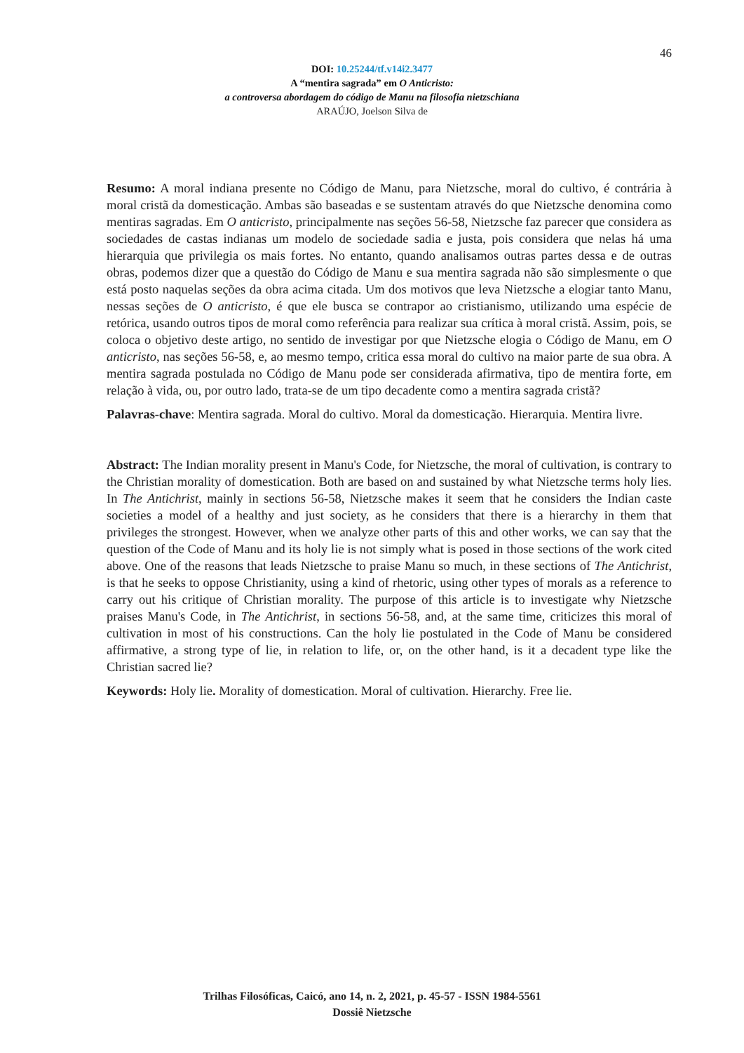46
DOI: 10.25244/tf.v14i2.3477
A “mentira sagrada” em O Anticristo:
a controversa abordagem do código de Manu na filosofia nietzschiana
ARAÚJO, Joelson Silva de
Resumo: A moral indiana presente no Código de Manu, para Nietzsche, moral do cultivo, é contrária à moral cristã da domesticação. Ambas são baseadas e se sustentam através do que Nietzsche denomina como mentiras sagradas. Em O anticristo, principalmente nas seções 56-58, Nietzsche faz parecer que considera as sociedades de castas indianas um modelo de sociedade sadia e justa, pois considera que nelas há uma hierarquia que privilegia os mais fortes. No entanto, quando analisamos outras partes dessa e de outras obras, podemos dizer que a questão do Código de Manu e sua mentira sagrada não são simplesmente o que está posto naquelas seções da obra acima citada. Um dos motivos que leva Nietzsche a elogiar tanto Manu, nessas seções de O anticristo, é que ele busca se contrapor ao cristianismo, utilizando uma espécie de retórica, usando outros tipos de moral como referência para realizar sua crítica à moral cristã. Assim, pois, se coloca o objetivo deste artigo, no sentido de investigar por que Nietzsche elogia o Código de Manu, em O anticristo, nas seções 56-58, e, ao mesmo tempo, critica essa moral do cultivo na maior parte de sua obra. A mentira sagrada postulada no Código de Manu pode ser considerada afirmativa, tipo de mentira forte, em relação à vida, ou, por outro lado, trata-se de um tipo decadente como a mentira sagrada cristã?
Palavras-chave: Mentira sagrada. Moral do cultivo. Moral da domesticação. Hierarquia. Mentira livre.
Abstract: The Indian morality present in Manu's Code, for Nietzsche, the moral of cultivation, is contrary to the Christian morality of domestication. Both are based on and sustained by what Nietzsche terms holy lies. In The Antichrist, mainly in sections 56-58, Nietzsche makes it seem that he considers the Indian caste societies a model of a healthy and just society, as he considers that there is a hierarchy in them that privileges the strongest. However, when we analyze other parts of this and other works, we can say that the question of the Code of Manu and its holy lie is not simply what is posed in those sections of the work cited above. One of the reasons that leads Nietzsche to praise Manu so much, in these sections of The Antichrist, is that he seeks to oppose Christianity, using a kind of rhetoric, using other types of morals as a reference to carry out his critique of Christian morality. The purpose of this article is to investigate why Nietzsche praises Manu's Code, in The Antichrist, in sections 56-58, and, at the same time, criticizes this moral of cultivation in most of his constructions. Can the holy lie postulated in the Code of Manu be considered affirmative, a strong type of lie, in relation to life, or, on the other hand, is it a decadent type like the Christian sacred lie?
Keywords: Holy lie. Morality of domestication. Moral of cultivation. Hierarchy. Free lie.
Trilhas Filosóficas, Caicó, ano 14, n. 2, 2021, p. 45-57 - ISSN 1984-5561
Dossiê Nietzsche